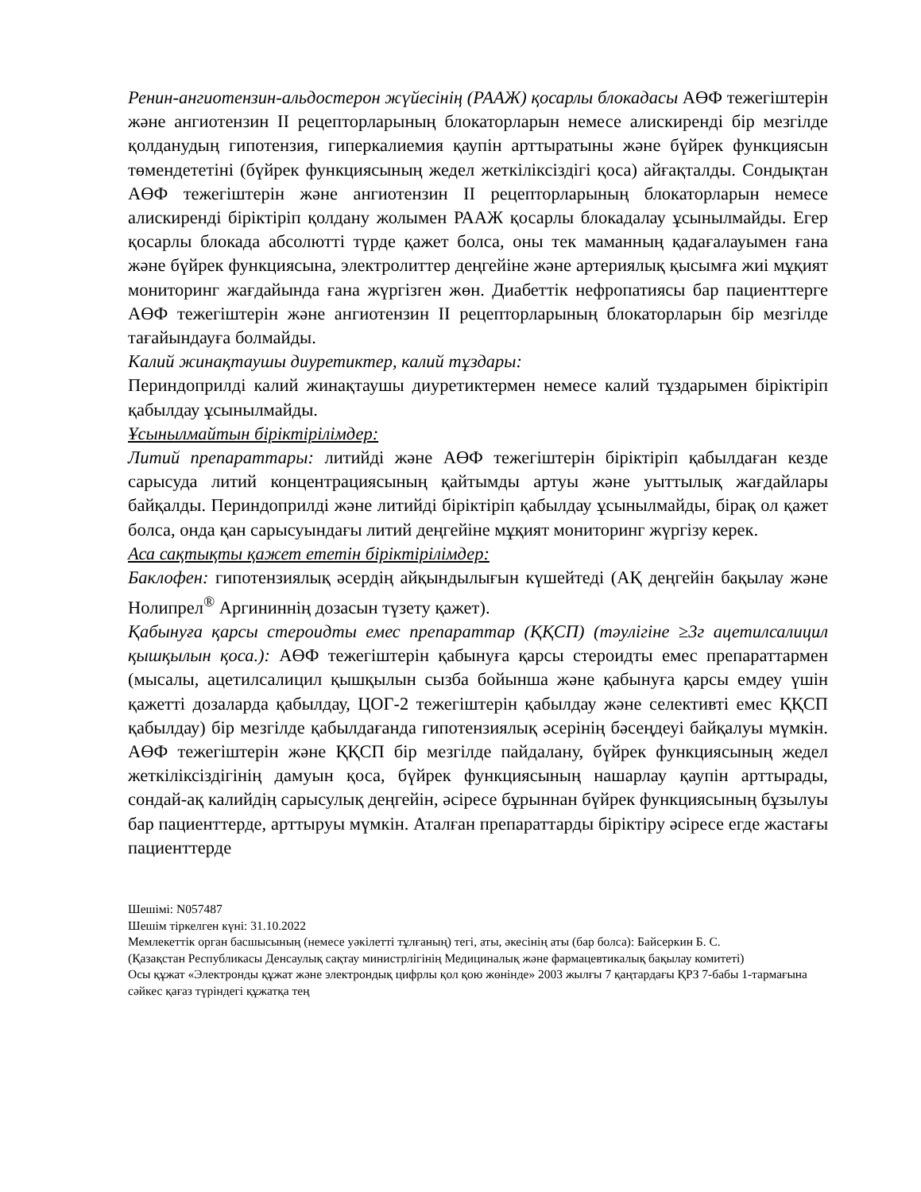Ренин-ангиотензин-альдостерон жүйесінің (РААЖ) қосарлы блокадасы АӨФ тежегіштерін және ангиотензин II рецепторларының блокаторларын немесе алискиренді бір мезгілде қолданудың гипотензия, гиперкалиемия қаупін арттыратыны және бүйрек функциясын төмендететіні (бүйрек функциясының жедел жеткіліксіздігі қоса) айғақталды. Сондықтан АӨФ тежегіштерін және ангиотензин II рецепторларының блокаторларын немесе алискиренді біріктіріп қолдану жолымен РААЖ қосарлы блокадалау ұсынылмайды. Егер қосарлы блокада абсолютті түрде қажет болса, оны тек маманның қадағалауымен ғана және бүйрек функциясына, электролиттер деңгейіне және артериялық қысымға жиі мұқият мониторинг жағдайында ғана жүргізген жөн. Диабеттік нефропатиясы бар пациенттерге АӨФ тежегіштерін және ангиотензин II рецепторларының блокаторларын бір мезгілде тағайындауға болмайды.
Калий жинақтаушы диуретиктер, калий тұздары:
Периндоприлді калий жинақтаушы диуретиктермен немесе калий тұздарымен біріктіріп қабылдау ұсынылмайды.
Ұсынылмайтын біріктірілімдер:
Литий препараттары: литийді және АӨФ тежегіштерін біріктіріп қабылдаған кезде сарысуда литий концентрациясының қайтымды артуы және уыттылық жағдайлары байқалды. Периндоприлді және литийді біріктіріп қабылдау ұсынылмайды, бірақ ол қажет болса, онда қан сарысуындағы литий деңгейіне мұқият мониторинг жүргізу керек.
Аса сақтықты қажет ететін біріктірілімдер:
Баклофен: гипотензиялық әсердің айқындылығын күшейтеді (АҚ деңгейін бақылау және Нолипрел<sup>®</sup> Аргининнің дозасын түзету қажет).
Қабынуға қарсы стероидты емес препараттар (ҚҚСП) (тәулігіне ≥3г ацетилсалицил қышқылын қоса.): АӨФ тежегіштерін қабынуға қарсы стероидты емес препараттармен (мысалы, ацетилсалицил қышқылын сызба бойынша және қабынуға қарсы емдеу үшін қажетті дозаларда қабылдау, ЦОГ-2 тежегіштерін қабылдау және селективті емес ҚҚСП қабылдау) бір мезгілде қабылдағанда гипотензиялық әсерінің бәсеңдеуі байқалуы мүмкін. АӨФ тежегіштерін және ҚҚСП бір мезгілде пайдалану, бүйрек функциясының жедел жеткіліксіздігінің дамуын қоса, бүйрек функциясының нашарлау қаупін арттырады, сондай-ақ калийдің сарысулық деңгейін, әсіресе бұрыннан бүйрек функциясының бұзылуы бар пациенттерде, арттыруы мүмкін. Аталған препараттарды біріктіру әсіресе егде жастағы пациенттерде
Шешімі: N057487
Шешім тіркелген күні: 31.10.2022
Мемлекеттік орган басшысының (немесе уәкілетті тұлғаның) тегі, аты, әкесінің аты (бар болса): Байсеркин Б. С.
(Қазақстан Республикасы Денсаулық сақтау министрлігінің Медициналық және фармацевтикалық бақылау комитеті)
Осы құжат «Электронды құжат және электрондық цифрлы қол қою жөнінде» 2003 жылғы 7 қаңтардағы ҚРЗ 7-бабы 1-тармағына сәйкес қағаз түріндегі құжатқа тең